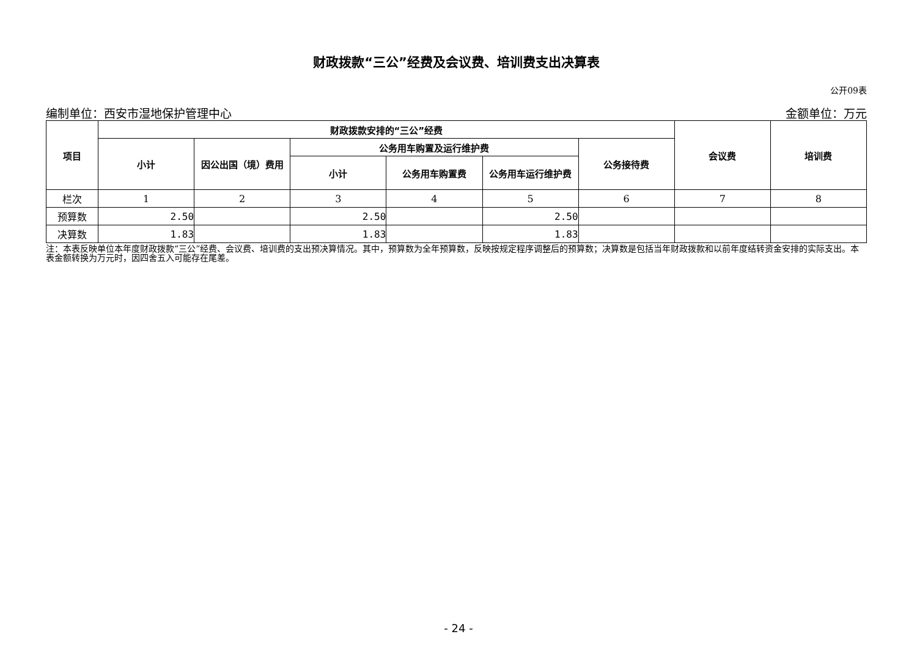财政拨款“三公”经费及会议费、培训费支出决算表
公开09表
编制单位：西安市湿地保护管理中心 金额单位：万元
| 项目 | 财政拨款安排的“三公”经费 | | | | | | 会议费 | 培训费 |
| --- | --- | --- | --- | --- | --- | --- | --- | --- |
| | 小计 | 因公出国（境）费用 | 公务用车购置及运行维护费 | | | 公务接待费 | | |
| | | | 小计 | 公务用车购置费 | 公务用车运行维护费 | | | |
| 栏次 | 1 | 2 | 3 | 4 | 5 | 6 | 7 | 8 |
| 预算数 | 2.50 | | 2.50 | | 2.50 | | | |
| 决算数 | 1.83 | | 1.83 | | 1.83 | | | |
注：本表反映单位本年度财政拨款“三公”经费、会议费、培训费的支出预决算情况。其中，预算数为全年预算数，反映按规定程序调整后的预算数；决算数是包括当年财政拨款和以前年度结转资金安排的实际支出。本表金额转换为万元时，因四舍五入可能存在尾差。
- 24 -